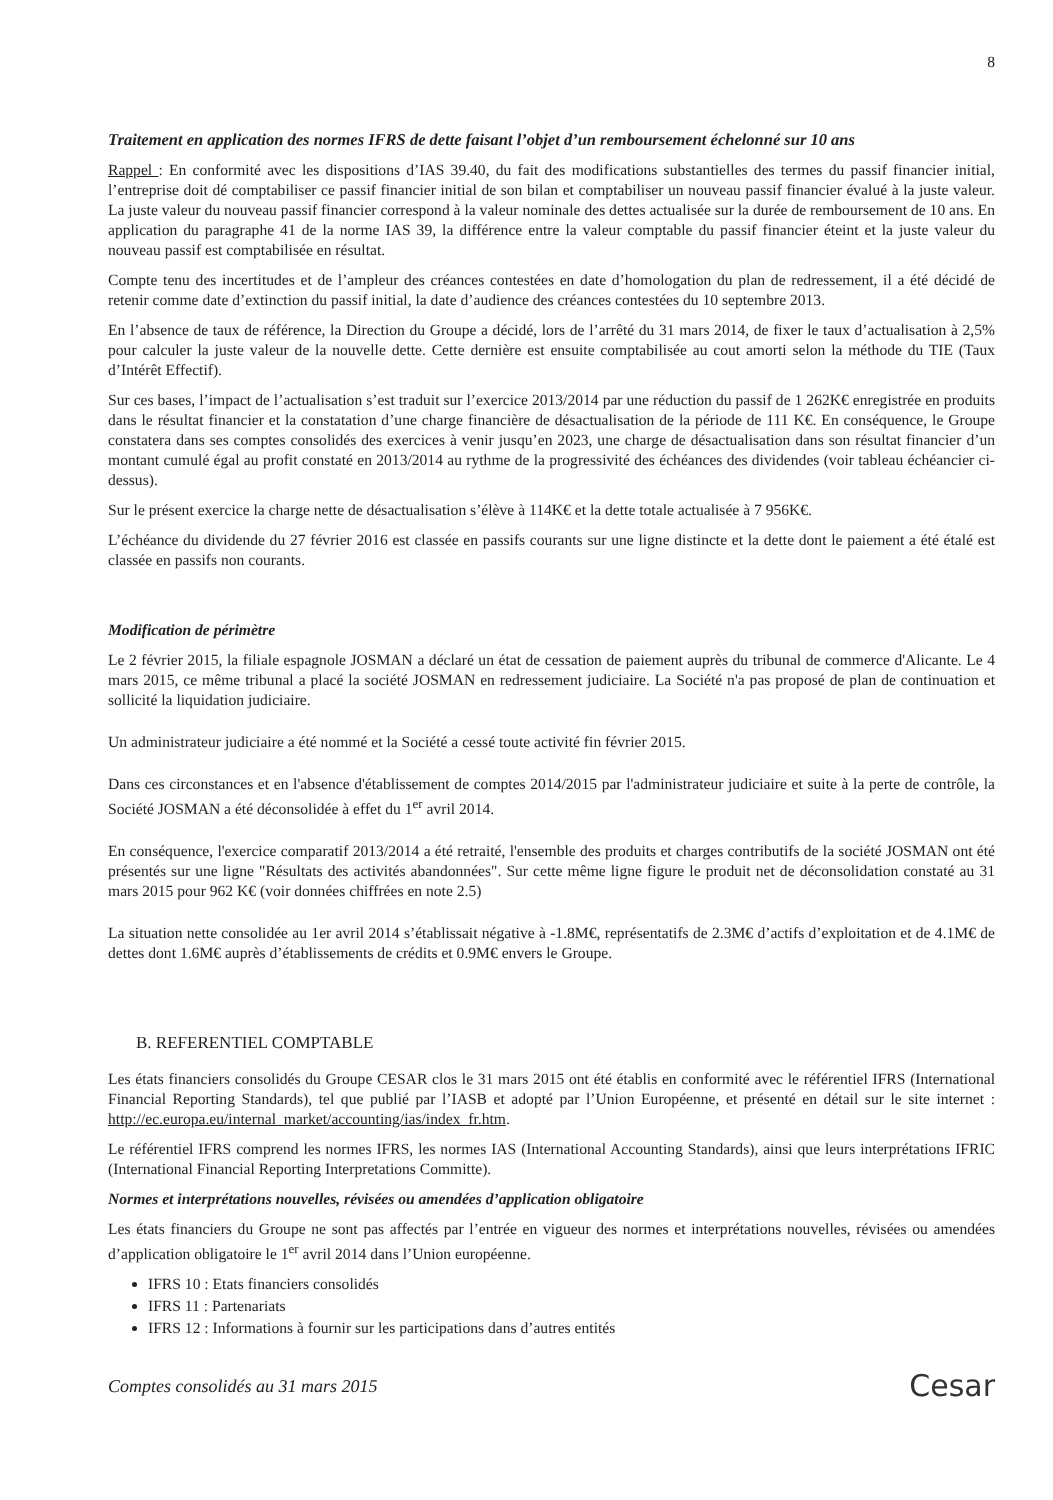8
Traitement en application des normes IFRS de dette faisant l’objet d’un remboursement échelonné sur 10 ans
Rappel : En conformité avec les dispositions d’IAS 39.40, du fait des modifications substantielles des termes du passif financier initial, l’entreprise doit dé comptabiliser ce passif financier initial de son bilan et comptabiliser un nouveau passif financier évalué à la juste valeur. La juste valeur du nouveau passif financier correspond à la valeur nominale des dettes actualisée sur la durée de remboursement de 10 ans. En application du paragraphe 41 de la norme IAS 39, la différence entre la valeur comptable du passif financier éteint et la juste valeur du nouveau passif est comptabilisée en résultat.
Compte tenu des incertitudes et de l’ampleur des créances contestées en date d’homologation du plan de redressement, il a été décidé de retenir comme date d’extinction du passif initial, la date d’audience des créances contestées du 10 septembre 2013.
En l’absence de taux de référence, la Direction du Groupe a décidé, lors de l’arrêté du 31 mars 2014, de fixer le taux d’actualisation à 2,5% pour calculer la juste valeur de la nouvelle dette. Cette dernière est ensuite comptabilisée au cout amorti selon la méthode du TIE (Taux d’Intérêt Effectif).
Sur ces bases, l’impact de l’actualisation s’est traduit sur l’exercice 2013/2014 par une réduction du passif de 1 262K€ enregistrée en produits dans le résultat financier et la constatation d’une charge financière de désactualisation de la période de 111 K€. En conséquence, le Groupe constatera dans ses comptes consolidés des exercices à venir jusqu’en 2023, une charge de désactualisation dans son résultat financier d’un montant cumulé égal au profit constaté en 2013/2014 au rythme de la progressivité des échéances des dividendes (voir tableau échéancier ci-dessus).
Sur le présent exercice la charge nette de désactualisation s’élève à 114K€ et la dette totale actualisée à 7 956K€.
L’échéance du dividende du 27 février 2016 est classée en passifs courants sur une ligne distincte et la dette dont le paiement a été étalé est classée en passifs non courants.
Modification de périmètre
Le 2 février 2015, la filiale espagnole JOSMAN a déclaré un état de cessation de paiement auprès du tribunal de commerce d'Alicante. Le 4 mars 2015, ce même tribunal a placé la société JOSMAN en redressement judiciaire. La Société n'a pas proposé de plan de continuation et sollicité la liquidation judiciaire.
Un administrateur judiciaire a été nommé et la Société a cessé toute activité fin février 2015.
Dans ces circonstances et en l'absence d'établissement de comptes 2014/2015 par l'administrateur judiciaire et suite à la perte de contrôle, la Société JOSMAN a été déconsolidée à effet du 1<sup>er</sup> avril 2014.
En conséquence, l'exercice comparatif 2013/2014 a été retraité, l'ensemble des produits et charges contributifs de la société JOSMAN ont été présentés sur une ligne "Résultats des activités abandonnées". Sur cette même ligne figure le produit net de déconsolidation constaté au 31 mars 2015 pour 962 K€ (voir données chiffrées en note 2.5)
La situation nette consolidée au 1er avril 2014 s’établissait négative à -1.8M€, représentatifs de 2.3M€ d’actifs d’exploitation et de 4.1M€ de dettes dont 1.6M€ auprès d’établissements de crédits et 0.9M€ envers le Groupe.
B. REFERENTIEL COMPTABLE
Les états financiers consolidés du Groupe CESAR clos le 31 mars 2015 ont été établis en conformité avec le référentiel IFRS (International Financial Reporting Standards), tel que publié par l’IASB et adopté par l’Union Européenne, et présenté en détail sur le site internet : http://ec.europa.eu/internal_market/accounting/ias/index_fr.htm.
Le référentiel IFRS comprend les normes IFRS, les normes IAS (International Accounting Standards), ainsi que leurs interprétations IFRIC (International Financial Reporting Interpretations Committe).
Normes et interprétations nouvelles, révisées ou amendées d’application obligatoire
Les états financiers du Groupe ne sont pas affectés par l’entrée en vigueur des normes et interprétations nouvelles, révisées ou amendées d’application obligatoire le 1<sup>er</sup> avril 2014 dans l’Union européenne.
IFRS 10 : Etats financiers consolidés
IFRS 11 : Partenariats
IFRS 12 : Informations à fournir sur les participations dans d’autres entités
Comptes consolidés au 31 mars 2015 Cesar